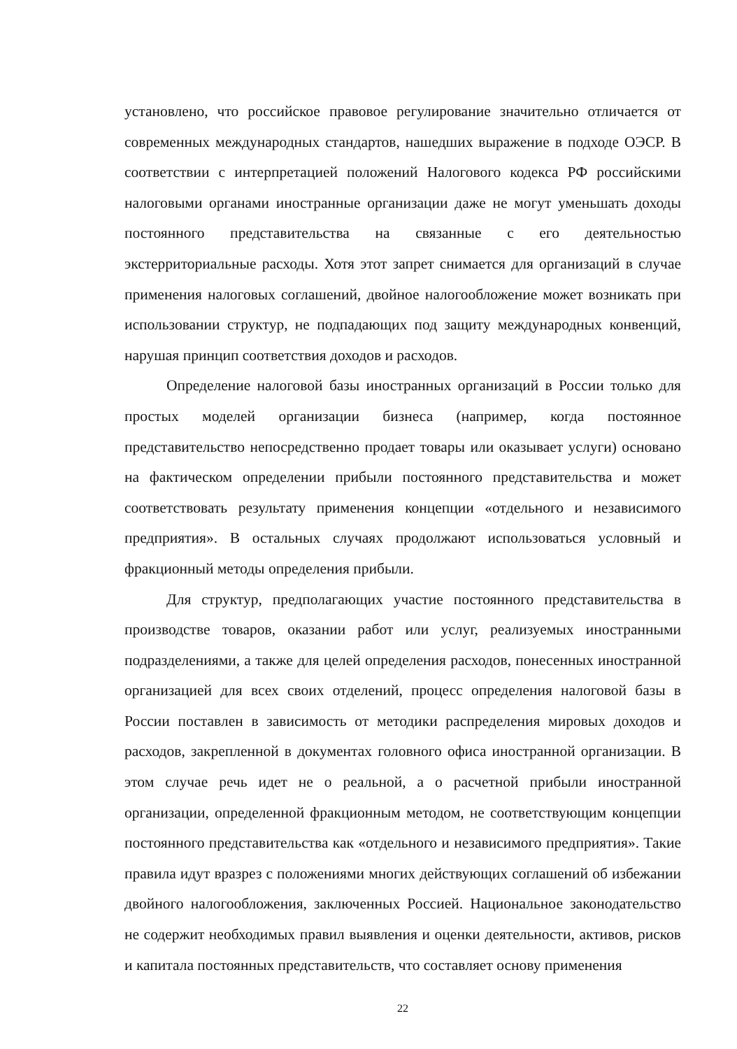установлено, что российское правовое регулирование значительно отличается от современных международных стандартов, нашедших выражение в подходе ОЭСР. В соответствии с интерпретацией положений Налогового кодекса РФ российскими налоговыми органами иностранные организации даже не могут уменьшать доходы постоянного представительства на связанные с его деятельностью экстерриториальные расходы. Хотя этот запрет снимается для организаций в случае применения налоговых соглашений, двойное налогообложение может возникать при использовании структур, не подпадающих под защиту международных конвенций, нарушая принцип соответствия доходов и расходов.
Определение налоговой базы иностранных организаций в России только для простых моделей организации бизнеса (например, когда постоянное представительство непосредственно продает товары или оказывает услуги) основано на фактическом определении прибыли постоянного представительства и может соответствовать результату применения концепции «отдельного и независимого предприятия». В остальных случаях продолжают использоваться условный и фракционный методы определения прибыли.
Для структур, предполагающих участие постоянного представительства в производстве товаров, оказании работ или услуг, реализуемых иностранными подразделениями, а также для целей определения расходов, понесенных иностранной организацией для всех своих отделений, процесс определения налоговой базы в России поставлен в зависимость от методики распределения мировых доходов и расходов, закрепленной в документах головного офиса иностранной организации. В этом случае речь идет не о реальной, а о расчетной прибыли иностранной организации, определенной фракционным методом, не соответствующим концепции постоянного представительства как «отдельного и независимого предприятия». Такие правила идут вразрез с положениями многих действующих соглашений об избежании двойного налогообложения, заключенных Россией. Национальное законодательство не содержит необходимых правил выявления и оценки деятельности, активов, рисков и капитала постоянных представительств, что составляет основу применения
22